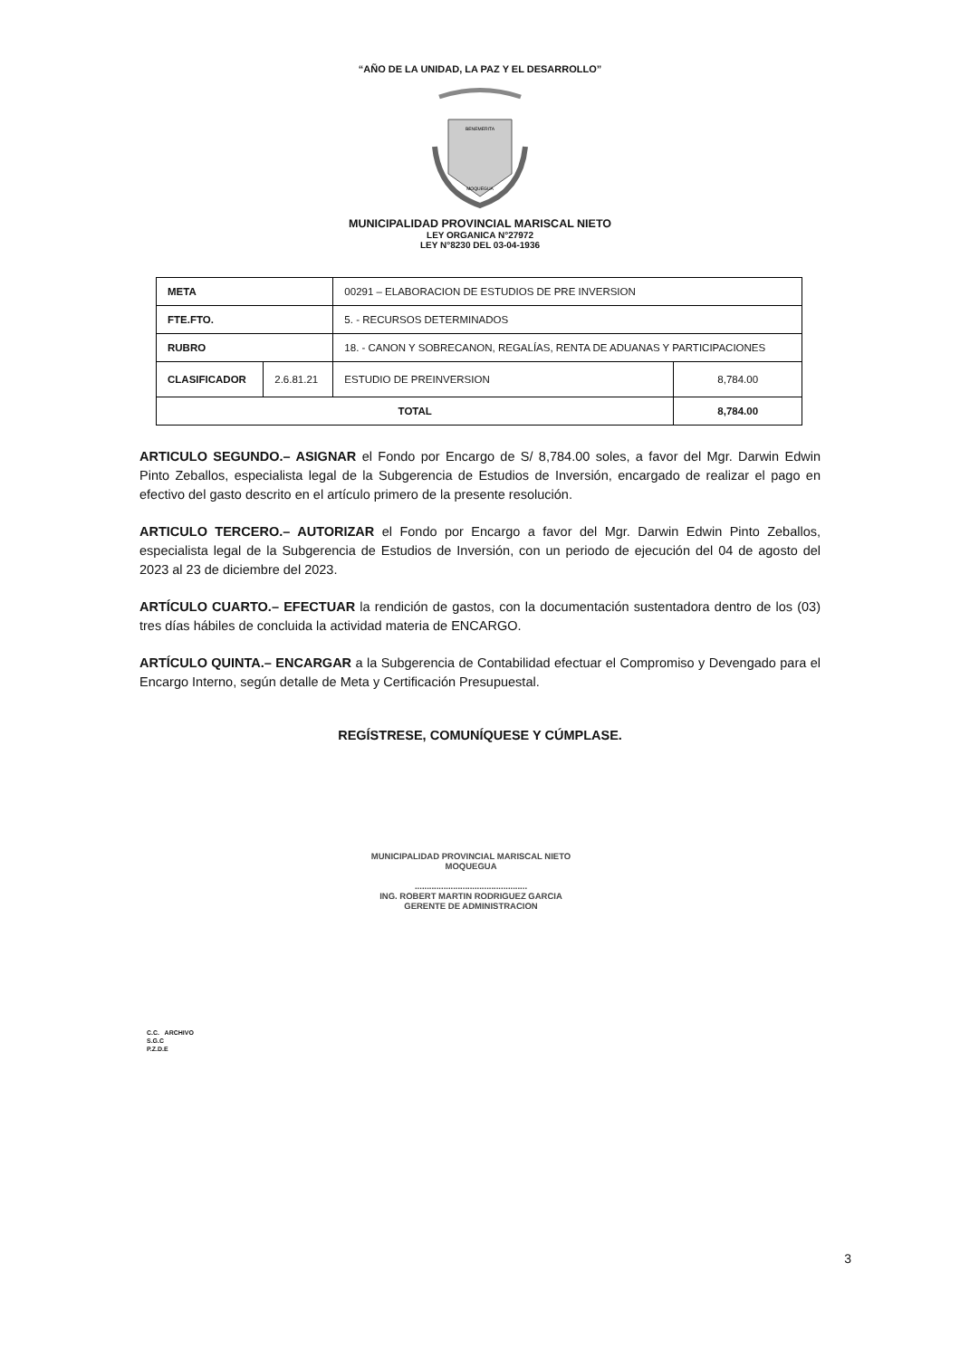“AÑO DE LA UNIDAD, LA PAZ Y EL DESARROLLO”
BENEMERITA
MOQUEGUA
MUNICIPALIDAD PROVINCIAL MARISCAL NIETO
LEY ORGANICA N°27972
LEY N°8230 DEL 03-04-1936
| META | | 00291 – ELABORACION DE ESTUDIOS DE PRE INVERSION | |
| FTE.FTO. | | 5. - RECURSOS DETERMINADOS | |
| RUBRO | | 18. - CANON Y SOBRECANON, REGALÍAS, RENTA DE ADUANAS Y PARTICIPACIONES | |
| CLASIFICADOR | 2.6.81.21 | ESTUDIO DE PREINVERSION | 8,784.00 |
| TOTAL | | | 8,784.00 |
ARTICULO SEGUNDO.– ASIGNAR el Fondo por Encargo de S/ 8,784.00 soles, a favor del Mgr. Darwin Edwin Pinto Zeballos, especialista legal de la Subgerencia de Estudios de Inversión, encargado de realizar el pago en efectivo del gasto descrito en el artículo primero de la presente resolución.
ARTICULO TERCERO.– AUTORIZAR el Fondo por Encargo a favor del Mgr. Darwin Edwin Pinto Zeballos, especialista legal de la Subgerencia de Estudios de Inversión, con un periodo de ejecución del 04 de agosto del 2023 al 23 de diciembre del 2023.
ARTÍCULO CUARTO.– EFECTUAR la rendición de gastos, con la documentación sustentadora dentro de los (03) tres días hábiles de concluida la actividad materia de ENCARGO.
ARTÍCULO QUINTA.– ENCARGAR a la Subgerencia de Contabilidad efectuar el Compromiso y Devengado para el Encargo Interno, según detalle de Meta y Certificación Presupuestal.
REGÍSTRESE, COMUNÍQUESE Y CÚMPLASE.
MUNICIPALIDAD PROVINCIAL MARISCAL NIETO
MOQUEGUA
...............................................
ING. ROBERT MARTIN RODRIGUEZ GARCIA
GERENTE DE ADMINISTRACION
C.C. ARCHIVO
S.G.C
P.Z.D.E
3